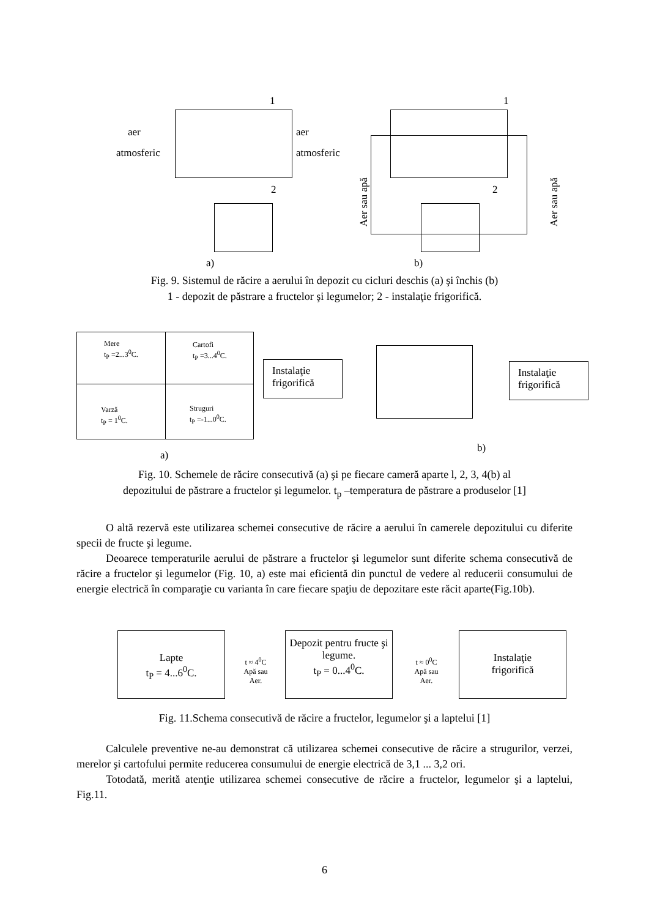1 1
2 2
aer
atmosferic
aer
atmosferic
Aer sau apă Aer sau apă
a) b)
Fig. 9. Sistemul de răcire a aerului în depozit cu cicluri deschis (a) şi închis (b)
1 - depozit de păstrare a fructelor şi legumelor; 2 - instalaţie frigorifică.
Mere
t<sub>P</sub> =2...3<sup>0</sup>C.
Cartofi
t<sub>P</sub> =3...4<sup>0</sup>C.
Varză
t<sub>P</sub> = 1<sup>0</sup>C.
Struguri
t<sub>P</sub> =-1...0<sup>0</sup>C.
Instalaţie frigorifică
Instalaţie frigorifică
a)
b)
Fig. 10. Schemele de răcire consecutivă (a) şi pe fiecare cameră aparte l, 2, 3, 4(b) al
depozitului de păstrare a fructelor şi legumelor. t<sub>p</sub> –temperatura de păstrare a produselor [1]
O altă rezervă este utilizarea schemei consecutive de răcire a aerului în camerele depozitului cu diferite specii de fructe şi legume.
Deoarece temperaturile aerului de păstrare a fructelor şi legumelor sunt diferite schema consecutivă de răcire a fructelor şi legumelor (Fig. 10, a) este mai eficientă din punctul de vedere al reducerii consumului de energie electrică în comparaţie cu varianta în care fiecare spaţiu de depozitare este răcit aparte(Fig.10b).
Lapte
t<sub>P</sub> = 4...6<sup>0</sup>C.
t ≈ 4<sup>0</sup>C
Apă sau
Aer.
Depozit pentru fructe şi legume.
t<sub>P</sub> = 0...4<sup>0</sup>C.
t ≈ 0<sup>0</sup>C
Apă sau
Aer.
Instalaţie
frigorifică
Fig. 11.Schema consecutivă de răcire a fructelor, legumelor şi a laptelui [1]
Calculele preventive ne-au demonstrat că utilizarea schemei consecutive de răcire a strugurilor, verzei, merelor şi cartofului permite reducerea consumului de energie electrică de 3,1 ... 3,2 ori.
Totodată, merită atenţie utilizarea schemei consecutive de răcire a fructelor, legumelor şi a laptelui, Fig.11.
6